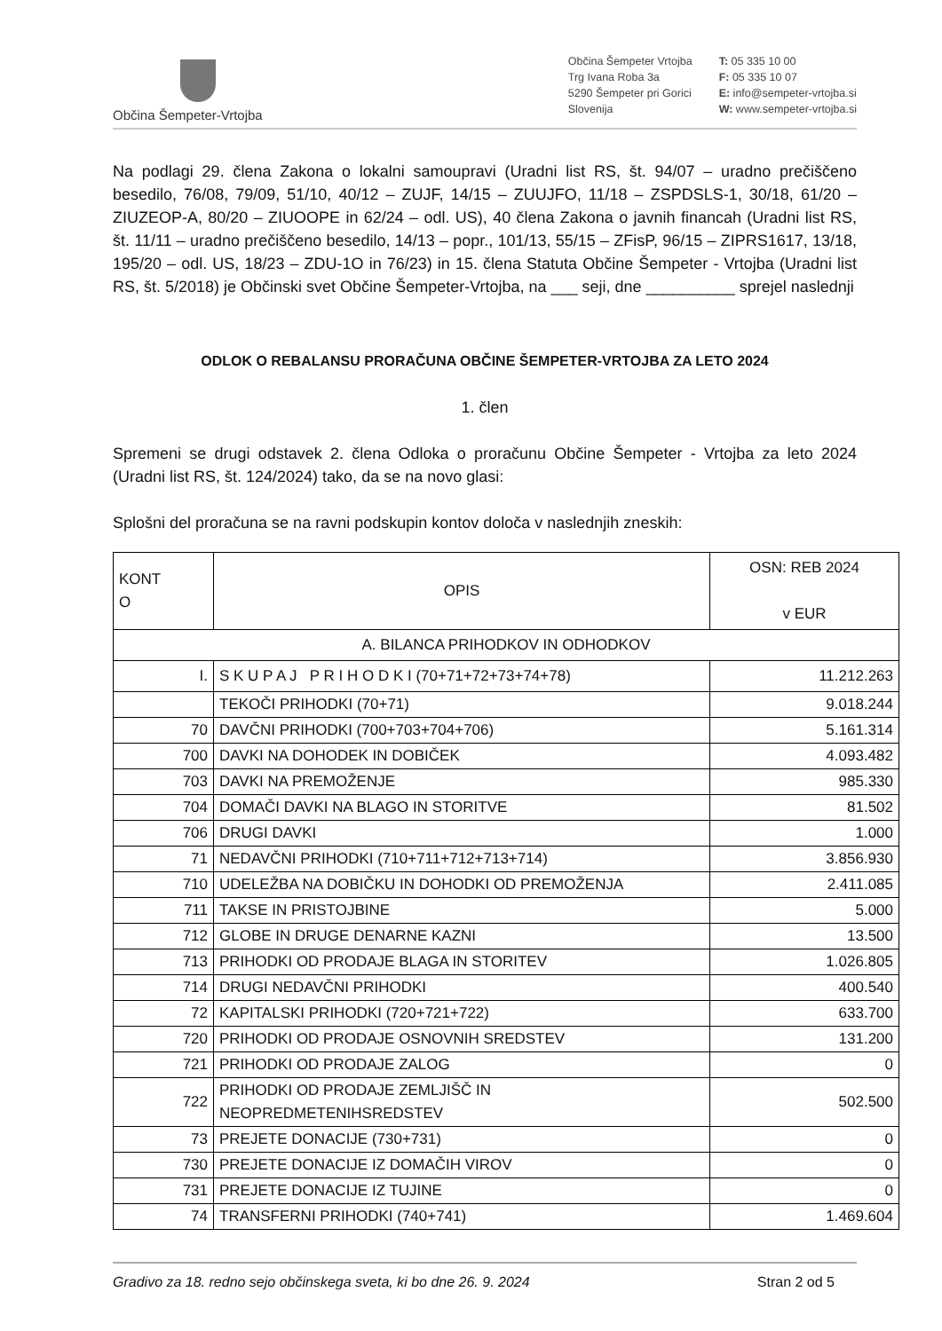Občina Šempeter-Vrtojba
Občina Šempeter Vrtojba
Trg Ivana Roba 3a
5290 Šempeter pri Gorici
Slovenija
T: 05 335 10 00
F: 05 335 10 07
E: info@sempeter-vrtojba.si
W: www.sempeter-vrtojba.si
Na podlagi 29. člena Zakona o lokalni samoupravi (Uradni list RS, št. 94/07 – uradno prečiščeno besedilo, 76/08, 79/09, 51/10, 40/12 – ZUJF, 14/15 – ZUUJFO, 11/18 – ZSPDSLS-1, 30/18, 61/20 – ZIUZEOP-A, 80/20 – ZIUOOPE in 62/24 – odl. US), 40 člena Zakona o javnih financah (Uradni list RS, št. 11/11 – uradno prečiščeno besedilo, 14/13 – popr., 101/13, 55/15 – ZFisP, 96/15 – ZIPRS1617, 13/18, 195/20 – odl. US, 18/23 – ZDU-1O in 76/23) in 15. člena Statuta Občine Šempeter - Vrtojba (Uradni list RS, št. 5/2018) je Občinski svet Občine Šempeter-Vrtojba, na ___ seji, dne __________ sprejel naslednji
ODLOK O REBALANSU PRORAČUNA OBČINE ŠEMPETER-VRTOJBA ZA LETO 2024
1. člen
Spremeni se drugi odstavek 2. člena Odloka o proračunu Občine Šempeter - Vrtojba za leto 2024 (Uradni list RS, št. 124/2024) tako, da se na novo glasi:
Splošni del proračuna se na ravni podskupin kontov določa v naslednjih zneskih:
| KONT O | OPIS | OSN: REB 2024 v EUR |
| --- | --- | --- |
| A. BILANCA PRIHODKOV IN ODHODKOV | | |
| I. | S K U P A J P R I H O D K I (70+71+72+73+74+78) | 11.212.263 |
| | TEKOČI PRIHODKI (70+71) | 9.018.244 |
| 70 | DAVČNI PRIHODKI (700+703+704+706) | 5.161.314 |
| 700 | DAVKI NA DOHODEK IN DOBIČEK | 4.093.482 |
| 703 | DAVKI NA PREMOŽENJE | 985.330 |
| 704 | DOMAČI DAVKI NA BLAGO IN STORITVE | 81.502 |
| 706 | DRUGI DAVKI | 1.000 |
| 71 | NEDAVČNI PRIHODKI (710+711+712+713+714) | 3.856.930 |
| 710 | UDELEŽBA NA DOBIČKU IN DOHODKI OD PREMOŽENJA | 2.411.085 |
| 711 | TAKSE IN PRISTOJBINE | 5.000 |
| 712 | GLOBE IN DRUGE DENARNE KAZNI | 13.500 |
| 713 | PRIHODKI OD PRODAJE BLAGA IN STORITEV | 1.026.805 |
| 714 | DRUGI NEDAVČNI PRIHODKI | 400.540 |
| 72 | KAPITALSKI PRIHODKI (720+721+722) | 633.700 |
| 720 | PRIHODKI OD PRODAJE OSNOVNIH SREDSTEV | 131.200 |
| 721 | PRIHODKI OD PRODAJE ZALOG | 0 |
| 722 | PRIHODKI OD PRODAJE ZEMLJIŠČ IN NEOPREDMETENIHSREDSTEV | 502.500 |
| 73 | PREJETE DONACIJE (730+731) | 0 |
| 730 | PREJETE DONACIJE IZ DOMAČIH VIROV | 0 |
| 731 | PREJETE DONACIJE IZ TUJINE | 0 |
| 74 | TRANSFERNI PRIHODKI (740+741) | 1.469.604 |
Gradivo za 18. redno sejo občinskega sveta, ki bo dne 26. 9. 2024 Stran 2 od 5